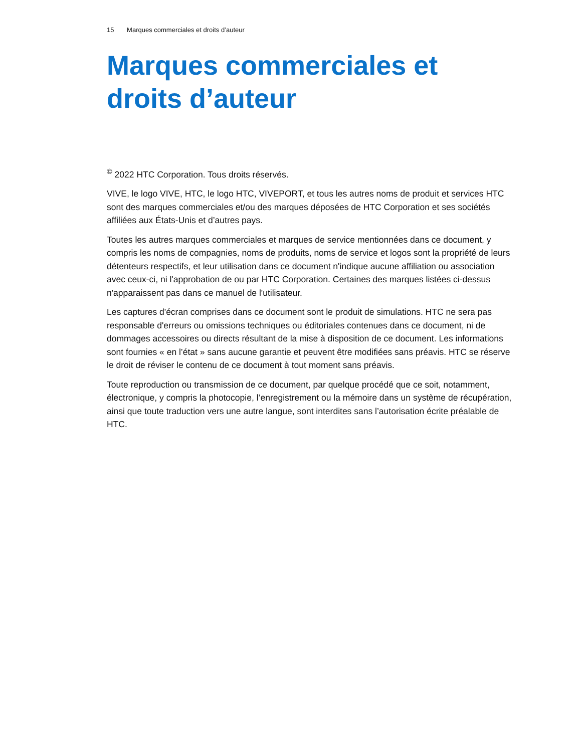15 Marques commerciales et droits d’auteur
Marques commerciales et droits d’auteur
<sup>©</sup> 2022 HTC Corporation. Tous droits réservés.
VIVE, le logo VIVE, HTC, le logo HTC, VIVEPORT, et tous les autres noms de produit et services HTC sont des marques commerciales et/ou des marques déposées de HTC Corporation et ses sociétés affiliées aux États-Unis et d’autres pays.
Toutes les autres marques commerciales et marques de service mentionnées dans ce document, y compris les noms de compagnies, noms de produits, noms de service et logos sont la propriété de leurs détenteurs respectifs, et leur utilisation dans ce document n'indique aucune affiliation ou association avec ceux-ci, ni l'approbation de ou par HTC Corporation. Certaines des marques listées ci-dessus n'apparaissent pas dans ce manuel de l'utilisateur.
Les captures d'écran comprises dans ce document sont le produit de simulations. HTC ne sera pas responsable d'erreurs ou omissions techniques ou éditoriales contenues dans ce document, ni de dommages accessoires ou directs résultant de la mise à disposition de ce document. Les informations sont fournies « en l’état » sans aucune garantie et peuvent être modifiées sans préavis. HTC se réserve le droit de réviser le contenu de ce document à tout moment sans préavis.
Toute reproduction ou transmission de ce document, par quelque procédé que ce soit, notamment, électronique, y compris la photocopie, l’enregistrement ou la mémoire dans un système de récupération, ainsi que toute traduction vers une autre langue, sont interdites sans l’autorisation écrite préalable de HTC.